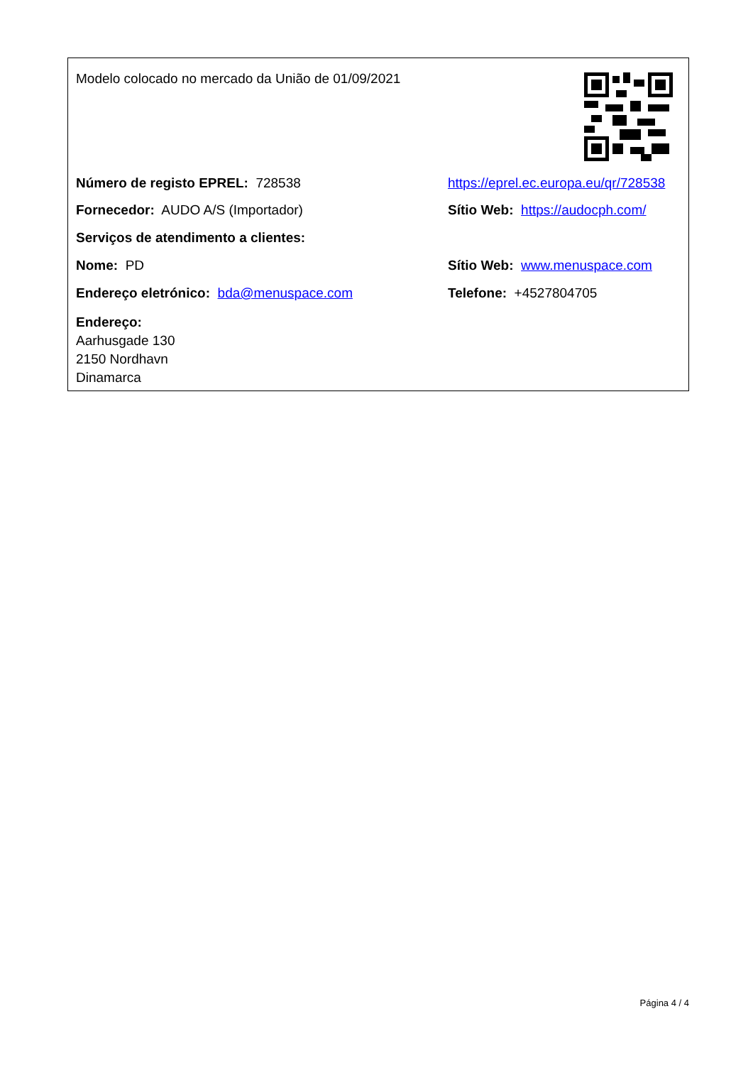Modelo colocado no mercado da União de 01/09/2021
Número de registo EPREL: 728538 https://eprel.ec.europa.eu/qr/728538
Fornecedor: AUDO A/S (Importador) Sítio Web: https://audocph.com/
Serviços de atendimento a clientes:
Nome: PD Sítio Web: www.menuspace.com
Endereço eletrónico: bda@menuspace.com Telefone: +4527804705
Endereço:
Aarhusgade 130
2150 Nordhavn
Dinamarca
Página 4 / 4